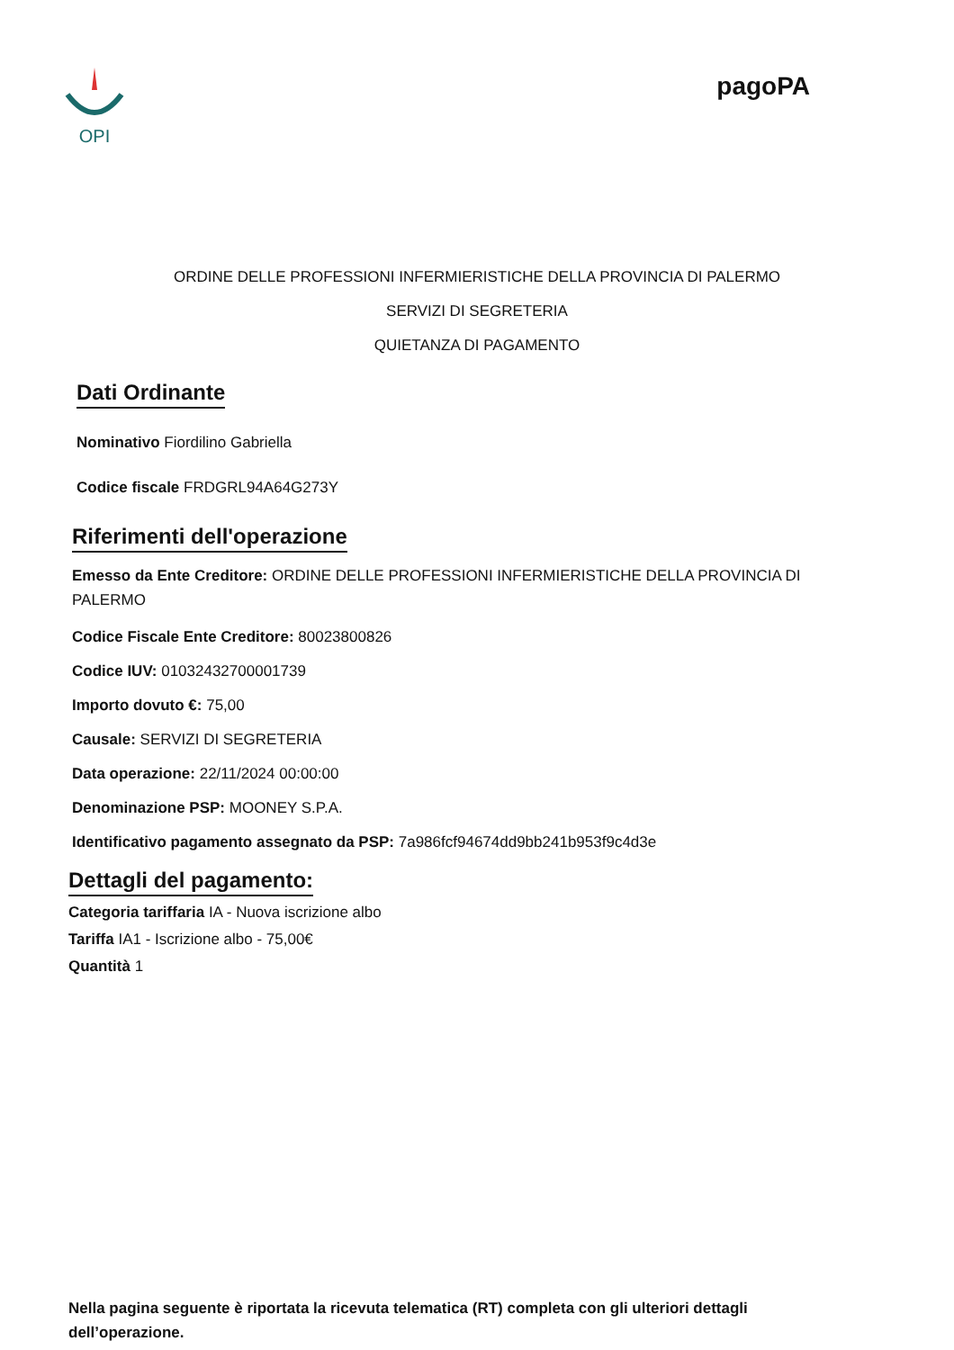OPI
pagoPA
ORDINE DELLE PROFESSIONI INFERMIERISTICHE DELLA PROVINCIA DI PALERMO
SERVIZI DI SEGRETERIA
QUIETANZA DI PAGAMENTO
Dati Ordinante
Nominativo Fiordilino Gabriella
Codice fiscale FRDGRL94A64G273Y
Riferimenti dell'operazione
Emesso da Ente Creditore: ORDINE DELLE PROFESSIONI INFERMIERISTICHE DELLA PROVINCIA DI PALERMO
Codice Fiscale Ente Creditore: 80023800826
Codice IUV: 01032432700001739
Importo dovuto €: 75,00
Causale: SERVIZI DI SEGRETERIA
Data operazione: 22/11/2024 00:00:00
Denominazione PSP: MOONEY S.P.A.
Identificativo pagamento assegnato da PSP: 7a986fcf94674dd9bb241b953f9c4d3e
Dettagli del pagamento:
Categoria tariffaria IA - Nuova iscrizione albo
Tariffa IA1 - Iscrizione albo - 75,00€
Quantità 1
Nella pagina seguente è riportata la ricevuta telematica (RT) completa con gli ulteriori dettagli dell’operazione.